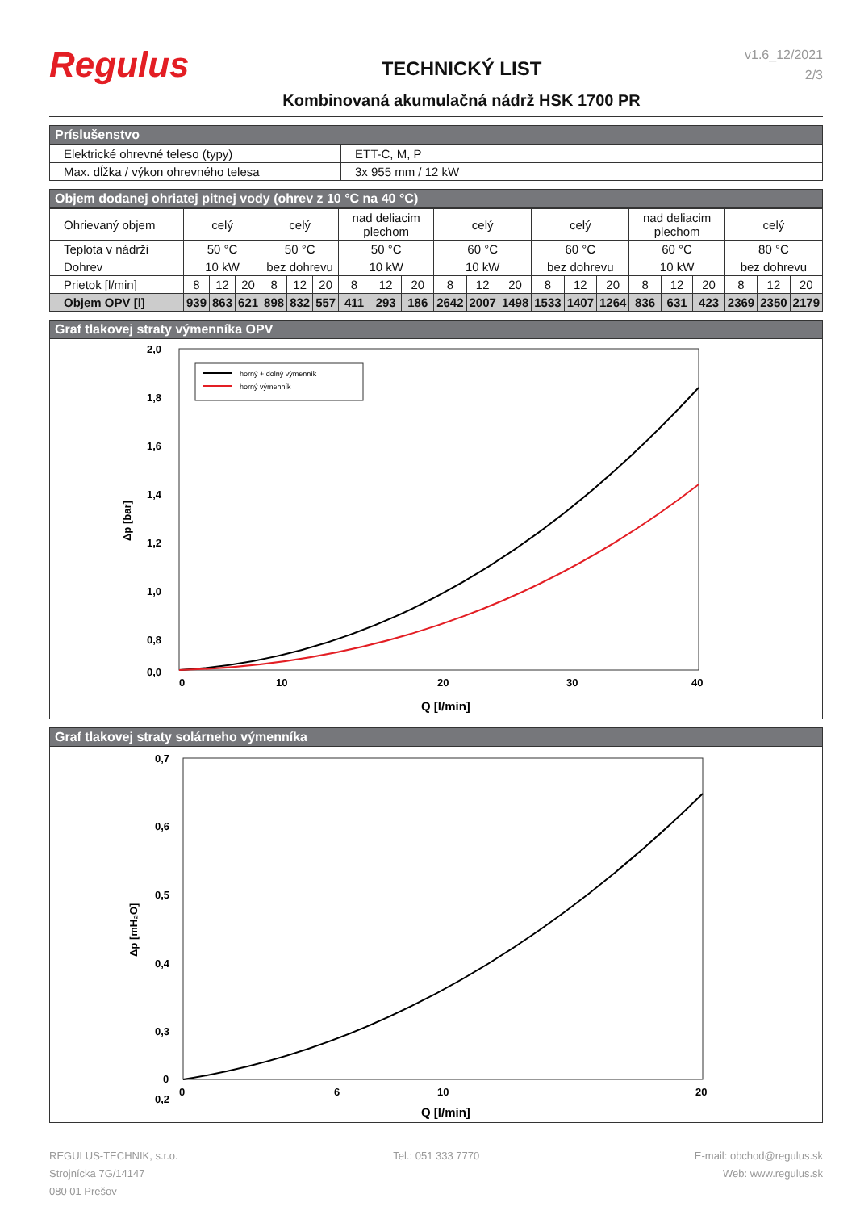Regulus
TECHNICKÝ LIST
Kombinovaná akumulačná nádrž HSK 1700 PR
v1.6_12/2021
2/3
Príslušenstvo
| Elektrické ohrevné teleso (typy) | ETT-C, M, P |
| Max. dĺžka / výkon ohrevného telesa | 3x 955 mm / 12 kW |
Objem dodanej ohriatej pitnej vody (ohrev z 10 °C na 40 °C)
| Ohrievaný objem | celý | | | celý | | | nad deliacim plechom | | | celý | | | celý | | | nad deliacim plechom | | | celý | | |
| Teplota v nádrži | 50 °C | | | 50 °C | | | 50 °C | | | 60 °C | | | 60 °C | | | 60 °C | | | 80 °C | | |
| Dohrev | 10 kW | | | bez dohrevu | | | 10 kW | | | 10 kW | | | bez dohrevu | | | 10 kW | | | bez dohrevu | | |
| Prietok [l/min] | 8 | 12 | 20 | 8 | 12 | 20 | 8 | 12 | 20 | 8 | 12 | 20 | 8 | 12 | 20 | 8 | 12 | 20 | 8 | 12 | 20 |
| Objem OPV [l] | 939 | 863 | 621 | 898 | 832 | 557 | 411 | 293 | 186 | 2642 | 2007 | 1498 | 1533 | 1407 | 1264 | 836 | 631 | 423 | 2369 | 2350 | 2179 |
Graf tlakovej straty výmenníka OPV
2,0
1,8
1,6
1,4
1,2
1,0
0,8
0,0
0
10
20
30
40
Q [l/min]
Δp [bar]
horný + dolný výmenník
horný výmenník
Graf tlakovej straty solárneho výmenníka
0,7
0,6
0,5
0,4
0,3
0,2
0
0
6
10
20
Q [l/min]
Δp [mH₂O]
REGULUS-TECHNIK, s.r.o.
Strojnícka 7G/14147
080 01 Prešov
Tel.: 051 333 7770 E-mail: obchod@regulus.sk
Web: www.regulus.sk